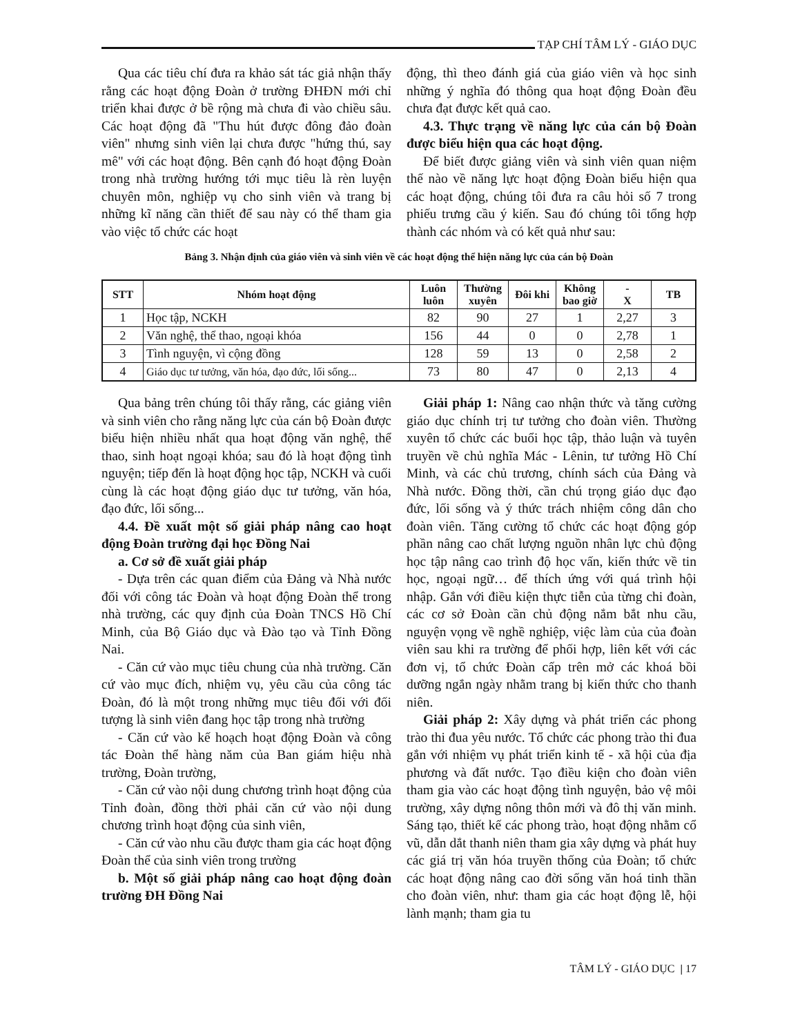TẠP CHÍ TÂM LÝ - GIÁO DỤC
Qua các tiêu chí đưa ra khảo sát tác giả nhận thấy rằng các hoạt động Đoàn ở trường ĐHĐN mới chỉ triển khai được ở bề rộng mà chưa đi vào chiều sâu. Các hoạt động đã "Thu hút được đông đảo đoàn viên" nhưng sinh viên lại chưa được "hứng thú, say mê" với các hoạt động. Bên cạnh đó hoạt động Đoàn trong nhà trường hướng tới mục tiêu là rèn luyện chuyên môn, nghiệp vụ cho sinh viên và trang bị những kĩ năng cần thiết để sau này có thể tham gia vào việc tổ chức các hoạt
động, thì theo đánh giá của giáo viên và học sinh những ý nghĩa đó thông qua hoạt động Đoàn đều chưa đạt được kết quả cao.
4.3. Thực trạng về năng lực của cán bộ Đoàn được biểu hiện qua các hoạt động.
Để biết được giảng viên và sinh viên quan niệm thế nào về năng lực hoạt động Đoàn biểu hiện qua các hoạt động, chúng tôi đưa ra câu hỏi số 7 trong phiếu trưng cầu ý kiến. Sau đó chúng tôi tổng hợp thành các nhóm và có kết quả như sau:
Bảng 3. Nhận định của giáo viên và sinh viên về các hoạt động thể hiện năng lực của cán bộ Đoàn
| STT | Nhóm hoạt động | Luôn luôn | Thường xuyên | Đôi khi | Không bao giờ | - X | TB |
| --- | --- | --- | --- | --- | --- | --- | --- |
| 1 | Học tập, NCKH | 82 | 90 | 27 | 1 | 2,27 | 3 |
| 2 | Văn nghệ, thể thao, ngoại khóa | 156 | 44 | 0 | 0 | 2,78 | 1 |
| 3 | Tình nguyện, vì cộng đồng | 128 | 59 | 13 | 0 | 2,58 | 2 |
| 4 | Giáo dục tư tưởng, văn hóa, đạo đức, lối sống... | 73 | 80 | 47 | 0 | 2,13 | 4 |
Qua bảng trên chúng tôi thấy rằng, các giảng viên và sinh viên cho rằng năng lực của cán bộ Đoàn được biểu hiện nhiều nhất qua hoạt động văn nghệ, thể thao, sinh hoạt ngoại khóa; sau đó là hoạt động tình nguyện; tiếp đến là hoạt động học tập, NCKH và cuối cùng là các hoạt động giáo dục tư tưởng, văn hóa, đạo đức, lối sống...
4.4. Đề xuất một số giải pháp nâng cao hoạt động Đoàn trường đại học Đồng Nai
a. Cơ sở đề xuất giải pháp
- Dựa trên các quan điểm của Đảng và Nhà nước đối với công tác Đoàn và hoạt động Đoàn thể trong nhà trường, các quy định của Đoàn TNCS Hồ Chí Minh, của Bộ Giáo dục và Đào tạo và Tỉnh Đồng Nai.
- Căn cứ vào mục tiêu chung của nhà trường. Căn cứ vào mục đích, nhiệm vụ, yêu cầu của công tác Đoàn, đó là một trong những mục tiêu đối với đối tượng là sinh viên đang học tập trong nhà trường
- Căn cứ vào kế hoạch hoạt động Đoàn và công tác Đoàn thể hàng năm của Ban giám hiệu nhà trường, Đoàn trường,
- Căn cứ vào nội dung chương trình hoạt động của Tỉnh đoàn, đồng thời phải căn cứ vào nội dung chương trình hoạt động của sinh viên,
- Căn cứ vào nhu cầu được tham gia các hoạt động Đoàn thể của sinh viên trong trường
b. Một số giải pháp nâng cao hoạt động đoàn trường ĐH Đồng Nai
Giải pháp 1: Nâng cao nhận thức và tăng cường giáo dục chính trị tư tưởng cho đoàn viên. Thường xuyên tổ chức các buổi học tập, thảo luận và tuyên truyền về chủ nghĩa Mác - Lênin, tư tưởng Hồ Chí Minh, và các chủ trương, chính sách của Đảng và Nhà nước. Đồng thời, cần chú trọng giáo dục đạo đức, lối sống và ý thức trách nhiệm công dân cho đoàn viên. Tăng cường tổ chức các hoạt động góp phần nâng cao chất lượng nguồn nhân lực chủ động học tập nâng cao trình độ học vấn, kiến thức về tin học, ngoại ngữ… để thích ứng với quá trình hội nhập. Gắn với điều kiện thực tiễn của từng chi đoàn, các cơ sở Đoàn cần chủ động nắm bắt nhu cầu, nguyện vọng về nghề nghiệp, việc làm của của đoàn viên sau khi ra trường để phối hợp, liên kết với các đơn vị, tổ chức Đoàn cấp trên mở các khoá bồi dưỡng ngắn ngày nhằm trang bị kiến thức cho thanh niên.
Giải pháp 2: Xây dựng và phát triển các phong trào thi đua yêu nước. Tổ chức các phong trào thi đua gắn với nhiệm vụ phát triển kinh tế - xã hội của địa phương và đất nước. Tạo điều kiện cho đoàn viên tham gia vào các hoạt động tình nguyện, bảo vệ môi trường, xây dựng nông thôn mới và đô thị văn minh. Sáng tạo, thiết kế các phong trào, hoạt động nhằm cổ vũ, dẫn dắt thanh niên tham gia xây dựng và phát huy các giá trị văn hóa truyền thống của Đoàn; tổ chức các hoạt động nâng cao đời sống văn hoá tinh thần cho đoàn viên, như: tham gia các hoạt động lễ, hội lành mạnh; tham gia tu
TÂM LÝ - GIÁO DỤC | 17